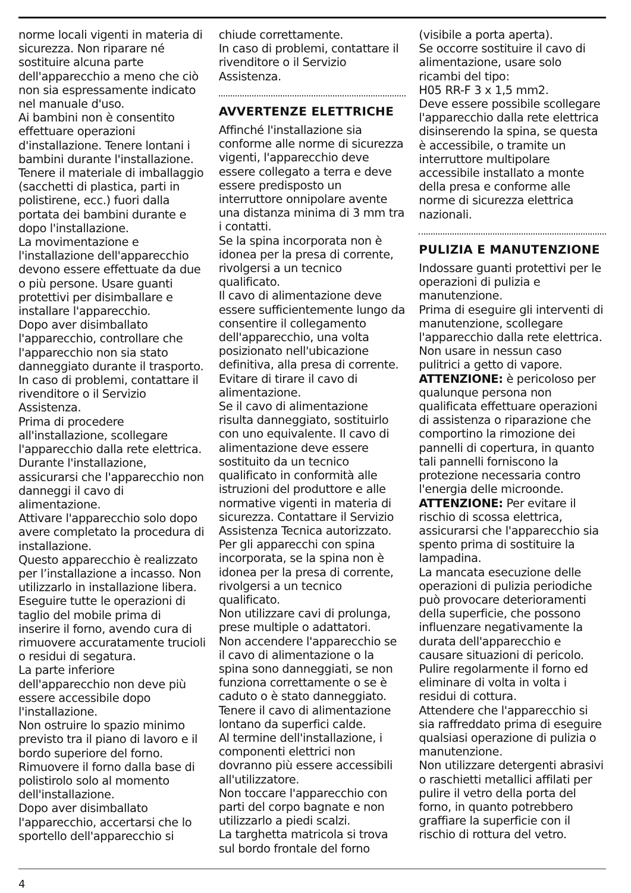norme locali vigenti in materia di sicurezza. Non riparare né sostituire alcuna parte dell'apparecchio a meno che ciò non sia espressamente indicato nel manuale d'uso.
Ai bambini non è consentito effettuare operazioni d'installazione. Tenere lontani i bambini durante l'installazione.
Tenere il materiale di imballaggio (sacchetti di plastica, parti in polistirene, ecc.) fuori dalla portata dei bambini durante e dopo l'installazione.
La movimentazione e l'installazione dell'apparecchio devono essere effettuate da due o più persone. Usare guanti protettivi per disimballare e installare l'apparecchio.
Dopo aver disimballato l'apparecchio, controllare che l'apparecchio non sia stato danneggiato durante il trasporto. In caso di problemi, contattare il rivenditore o il Servizio Assistenza.
Prima di procedere all'installazione, scollegare l'apparecchio dalla rete elettrica.
Durante l'installazione, assicurarsi che l'apparecchio non danneggi il cavo di alimentazione.
Attivare l'apparecchio solo dopo avere completato la procedura di installazione.
Questo apparecchio è realizzato per l’installazione a incasso. Non utilizzarlo in installazione libera.
Eseguire tutte le operazioni di taglio del mobile prima di inserire il forno, avendo cura di rimuovere accuratamente trucioli o residui di segatura.
La parte inferiore dell'apparecchio non deve più essere accessibile dopo l'installazione.
Non ostruire lo spazio minimo previsto tra il piano di lavoro e il bordo superiore del forno.
Rimuovere il forno dalla base di polistirolo solo al momento dell'installazione.
Dopo aver disimballato l'apparecchio, accertarsi che lo sportello dell'apparecchio si
chiude correttamente.
In caso di problemi, contattare il rivenditore o il Servizio Assistenza.
AVVERTENZE ELETTRICHE
Affinché l'installazione sia conforme alle norme di sicurezza vigenti, l'apparecchio deve essere collegato a terra e deve essere predisposto un interruttore onnipolare avente una distanza minima di 3 mm tra i contatti.
Se la spina incorporata non è idonea per la presa di corrente, rivolgersi a un tecnico qualificato.
Il cavo di alimentazione deve essere sufficientemente lungo da consentire il collegamento dell'apparecchio, una volta posizionato nell'ubicazione definitiva, alla presa di corrente.
Evitare di tirare il cavo di alimentazione.
Se il cavo di alimentazione risulta danneggiato, sostituirlo con uno equivalente. Il cavo di alimentazione deve essere sostituito da un tecnico qualificato in conformità alle istruzioni del produttore e alle normative vigenti in materia di sicurezza. Contattare il Servizio Assistenza Tecnica autorizzato.
Per gli apparecchi con spina incorporata, se la spina non è idonea per la presa di corrente, rivolgersi a un tecnico qualificato.
Non utilizzare cavi di prolunga, prese multiple o adattatori.
Non accendere l'apparecchio se il cavo di alimentazione o la spina sono danneggiati, se non funziona correttamente o se è caduto o è stato danneggiato.
Tenere il cavo di alimentazione lontano da superfici calde.
Al termine dell'installazione, i componenti elettrici non dovranno più essere accessibili all'utilizzatore.
Non toccare l'apparecchio con parti del corpo bagnate e non utilizzarlo a piedi scalzi.
La targhetta matricola si trova sul bordo frontale del forno
(visibile a porta aperta).
Se occorre sostituire il cavo di alimentazione, usare solo ricambi del tipo:
H05 RR-F 3 x 1,5 mm2.
Deve essere possibile scollegare l'apparecchio dalla rete elettrica disinserendo la spina, se questa è accessibile, o tramite un interruttore multipolare accessibile installato a monte della presa e conforme alle norme di sicurezza elettrica nazionali.
PULIZIA E MANUTENZIONE
Indossare guanti protettivi per le operazioni di pulizia e manutenzione.
Prima di eseguire gli interventi di manutenzione, scollegare l'apparecchio dalla rete elettrica.
Non usare in nessun caso pulitrici a getto di vapore.
ATTENZIONE: è pericoloso per qualunque persona non qualificata effettuare operazioni di assistenza o riparazione che comportino la rimozione dei pannelli di copertura, in quanto tali pannelli forniscono la protezione necessaria contro l'energia delle microonde.
ATTENZIONE: Per evitare il rischio di scossa elettrica, assicurarsi che l'apparecchio sia spento prima di sostituire la lampadina.
La mancata esecuzione delle operazioni di pulizia periodiche può provocare deterioramenti della superficie, che possono influenzare negativamente la durata dell'apparecchio e causare situazioni di pericolo.
Pulire regolarmente il forno ed eliminare di volta in volta i residui di cottura.
Attendere che l'apparecchio si sia raffreddato prima di eseguire qualsiasi operazione di pulizia o manutenzione.
Non utilizzare detergenti abrasivi o raschietti metallici affilati per pulire il vetro della porta del forno, in quanto potrebbero graffiare la superficie con il rischio di rottura del vetro.
4